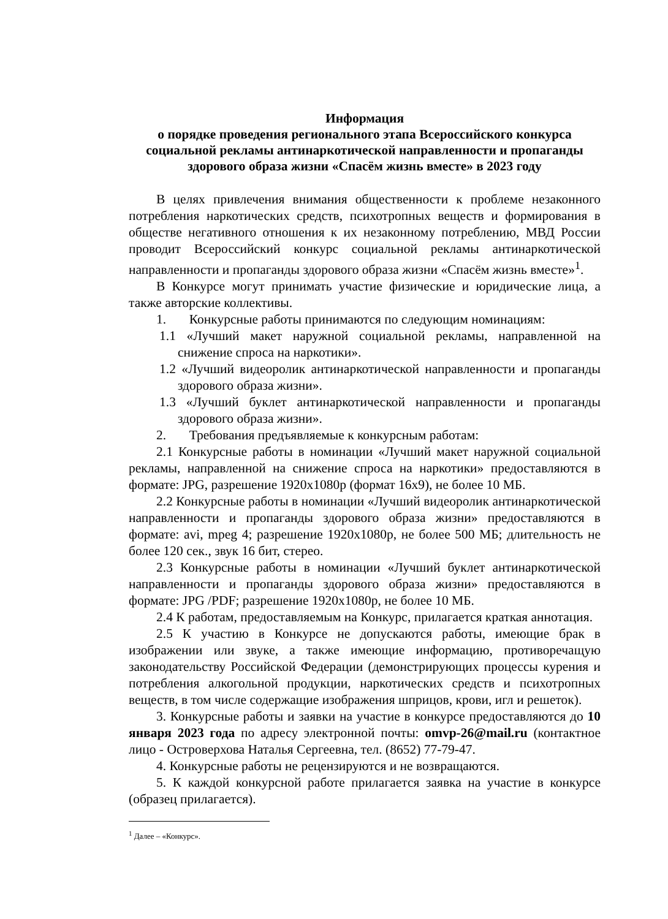Информация
о порядке проведения регионального этапа Всероссийского конкурса социальной рекламы антинаркотической направленности и пропаганды здорового образа жизни «Спасём жизнь вместе» в 2023 году
В целях привлечения внимания общественности к проблеме незаконного потребления наркотических средств, психотропных веществ и формирования в обществе негативного отношения к их незаконному потреблению, МВД России проводит Всероссийский конкурс социальной рекламы антинаркотической направленности и пропаганды здорового образа жизни «Спасём жизнь вместе»<sup>1</sup>.
В Конкурсе могут принимать участие физические и юридические лица, а также авторские коллективы.
1. Конкурсные работы принимаются по следующим номинациям:
1.1 «Лучший макет наружной социальной рекламы, направленной на снижение спроса на наркотики».
1.2 «Лучший видеоролик антинаркотической направленности и пропаганды здорового образа жизни».
1.3 «Лучший буклет антинаркотической направленности и пропаганды здорового образа жизни».
2. Требования предъявляемые к конкурсным работам:
2.1 Конкурсные работы в номинации «Лучший макет наружной социальной рекламы, направленной на снижение спроса на наркотики» предоставляются в формате: JPG, разрешение 1920х1080р (формат 16х9), не более 10 МБ.
2.2 Конкурсные работы в номинации «Лучший видеоролик антинаркотической направленности и пропаганды здорового образа жизни» предоставляются в формате: avi, mpeg 4; разрешение 1920х1080р, не более 500 МБ; длительность не более 120 сек., звук 16 бит, стерео.
2.3 Конкурсные работы в номинации «Лучший буклет антинаркотической направленности и пропаганды здорового образа жизни» предоставляются в формате: JPG /PDF; разрешение 1920х1080р, не более 10 МБ.
2.4 К работам, предоставляемым на Конкурс, прилагается краткая аннотация.
2.5 К участию в Конкурсе не допускаются работы, имеющие брак в изображении или звуке, а также имеющие информацию, противоречащую законодательству Российской Федерации (демонстрирующих процессы курения и потребления алкогольной продукции, наркотических средств и психотропных веществ, в том числе содержащие изображения шприцов, крови, игл и решеток).
3. Конкурсные работы и заявки на участие в конкурсе предоставляются до 10 января 2023 года по адресу электронной почты: omvp-26@mail.ru (контактное лицо - Островерхова Наталья Сергеевна, тел. (8652) 77-79-47.
4. Конкурсные работы не рецензируются и не возвращаются.
5. К каждой конкурсной работе прилагается заявка на участие в конкурсе (образец прилагается).
<sup>1</sup> Далее – «Конкурс».